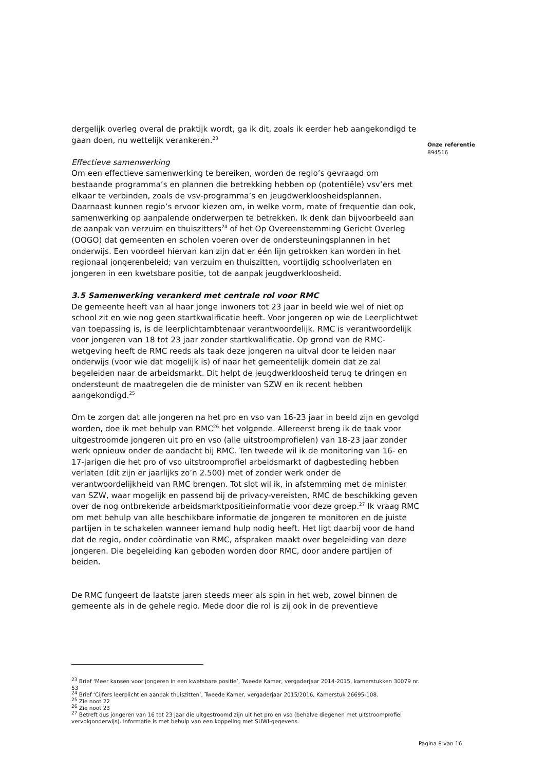Onze referentie
894516
dergelijk overleg overal de praktijk wordt, ga ik dit, zoals ik eerder heb aangekondigd te gaan doen, nu wettelijk verankeren.<sup>23</sup>
Effectieve samenwerking
Om een effectieve samenwerking te bereiken, worden de regio’s gevraagd om bestaande programma’s en plannen die betrekking hebben op (potentiële) vsv’ers met elkaar te verbinden, zoals de vsv-programma’s en jeugdwerkloosheidsplannen. Daarnaast kunnen regio’s ervoor kiezen om, in welke vorm, mate of frequentie dan ook, samenwerking op aanpalende onderwerpen te betrekken. Ik denk dan bijvoorbeeld aan de aanpak van verzuim en thuiszitters<sup>24</sup> of het Op Overeenstemming Gericht Overleg (OOGO) dat gemeenten en scholen voeren over de ondersteuningsplannen in het onderwijs. Een voordeel hiervan kan zijn dat er één lijn getrokken kan worden in het regionaal jongerenbeleid; van verzuim en thuiszitten, voortijdig schoolverlaten en jongeren in een kwetsbare positie, tot de aanpak jeugdwerkloosheid.
3.5 Samenwerking verankerd met centrale rol voor RMC
De gemeente heeft van al haar jonge inwoners tot 23 jaar in beeld wie wel of niet op school zit en wie nog geen startkwalificatie heeft. Voor jongeren op wie de Leerplichtwet van toepassing is, is de leerplichtambtenaar verantwoordelijk. RMC is verantwoordelijk voor jongeren van 18 tot 23 jaar zonder startkwalificatie. Op grond van de RMC-wetgeving heeft de RMC reeds als taak deze jongeren na uitval door te leiden naar onderwijs (voor wie dat mogelijk is) of naar het gemeentelijk domein dat ze zal begeleiden naar de arbeidsmarkt. Dit helpt de jeugdwerkloosheid terug te dringen en ondersteunt de maatregelen die de minister van SZW en ik recent hebben aangekondigd.<sup>25</sup>
Om te zorgen dat alle jongeren na het pro en vso van 16-23 jaar in beeld zijn en gevolgd worden, doe ik met behulp van RMC<sup>26</sup> het volgende. Allereerst breng ik de taak voor uitgestroomde jongeren uit pro en vso (alle uitstroomprofielen) van 18-23 jaar zonder werk opnieuw onder de aandacht bij RMC. Ten tweede wil ik de monitoring van 16- en 17-jarigen die het pro of vso uitstroomprofiel arbeidsmarkt of dagbesteding hebben verlaten (dit zijn er jaarlijks zo’n 2.500) met of zonder werk onder de verantwoordelijkheid van RMC brengen. Tot slot wil ik, in afstemming met de minister van SZW, waar mogelijk en passend bij de privacy-vereisten, RMC de beschikking geven over de nog ontbrekende arbeidsmarktpositieinformatie voor deze groep.<sup>27</sup> Ik vraag RMC om met behulp van alle beschikbare informatie de jongeren te monitoren en de juiste partijen in te schakelen wanneer iemand hulp nodig heeft. Het ligt daarbij voor de hand dat de regio, onder coördinatie van RMC, afspraken maakt over begeleiding van deze jongeren. Die begeleiding kan geboden worden door RMC, door andere partijen of beiden.
De RMC fungeert de laatste jaren steeds meer als spin in het web, zowel binnen de gemeente als in de gehele regio. Mede door die rol is zij ook in de preventieve
<sup>23</sup> Brief ‘Meer kansen voor jongeren in een kwetsbare positie’, Tweede Kamer, vergaderjaar 2014-2015, kamerstukken 30079 nr. 53
<sup>24</sup> Brief ‘Cijfers leerplicht en aanpak thuiszitten’, Tweede Kamer, vergaderjaar 2015/2016, Kamerstuk 26695-108.
<sup>25</sup> Zie noot 22
<sup>26</sup> Zie noot 23
<sup>27</sup> Betreft dus jongeren van 16 tot 23 jaar die uitgestroomd zijn uit het pro en vso (behalve diegenen met uitstroomprofiel vervolgonderwijs). Informatie is met behulp van een koppeling met SUWI-gegevens.
Pagina 8 van 16